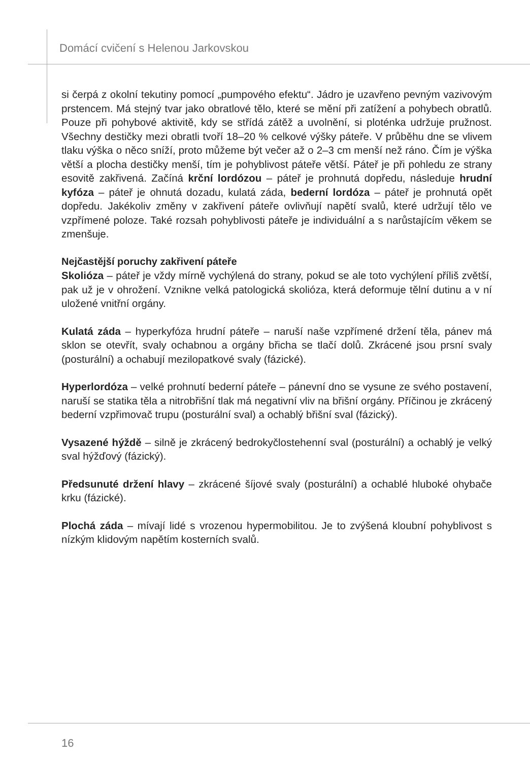Domácí cvičení s Helenou Jarkovskou
si čerpá z okolní tekutiny pomocí „pumpového efektu“. Jádro je uzavřeno pevným vazivovým prstencem. Má stejný tvar jako obratlové tělo, které se mění při zatížení a pohybech obratlů. Pouze při pohybové aktivitě, kdy se střídá zátěž a uvolnění, si ploténka udržuje pružnost. Všechny destičky mezi obratli tvoří 18–20 % celkové výšky páteře. V průběhu dne se vlivem tlaku výška o něco sníží, proto můžeme být večer až o 2–3 cm menší než ráno. Čím je výška větší a plocha destičky menší, tím je pohyblivost páteře větší. Páteř je při pohledu ze strany esovitě zakřivená. Začíná krční lordózou – páteř je prohnutá dopředu, následuje hrudní kyfóza – páteř je ohnutá dozadu, kulatá záda, bederní lordóza – páteř je prohnutá opět dopředu. Jakékoliv změny v zakřivení páteře ovlivňují napětí svalů, které udržují tělo ve vzpřímené poloze. Také rozsah pohyblivosti páteře je individuální a s narůstajícím věkem se zmenšuje.
Nejčastější poruchy zakřivení páteře
Skolióza – páteř je vždy mírně vychýlená do strany, pokud se ale toto vychýlení příliš zvětší, pak už je v ohrožení. Vznikne velká patologická skolióza, která deformuje tělní dutinu a v ní uložené vnitřní orgány.
Kulatá záda – hyperkyfóza hrudní páteře – naruší naše vzpřímené držení těla, pánev má sklon se otevřít, svaly ochabnou a orgány břicha se tlačí dolů. Zkrácené jsou prsní svaly (posturální) a ochabují mezilopatkové svaly (fázické).
Hyperlordóza – velké prohnutí bederní páteře – pánevní dno se vysune ze svého postavení, naruší se statika těla a nitrobřišní tlak má negativní vliv na břišní orgány. Příčinou je zkrácený bederní vzpřimovač trupu (posturální sval) a ochablý břišní sval (fázický).
Vysazené hýždě – silně je zkrácený bedrokyčlostehenní sval (posturální) a ochablý je velký sval hýžďový (fázický).
Předsunuté držení hlavy – zkrácené šíjové svaly (posturální) a ochablé hluboké ohybače krku (fázické).
Plochá záda – mívají lidé s vrozenou hypermobilitou. Je to zvýšená kloubní pohyblivost s nízkým klidovým napětím kosterních svalů.
16